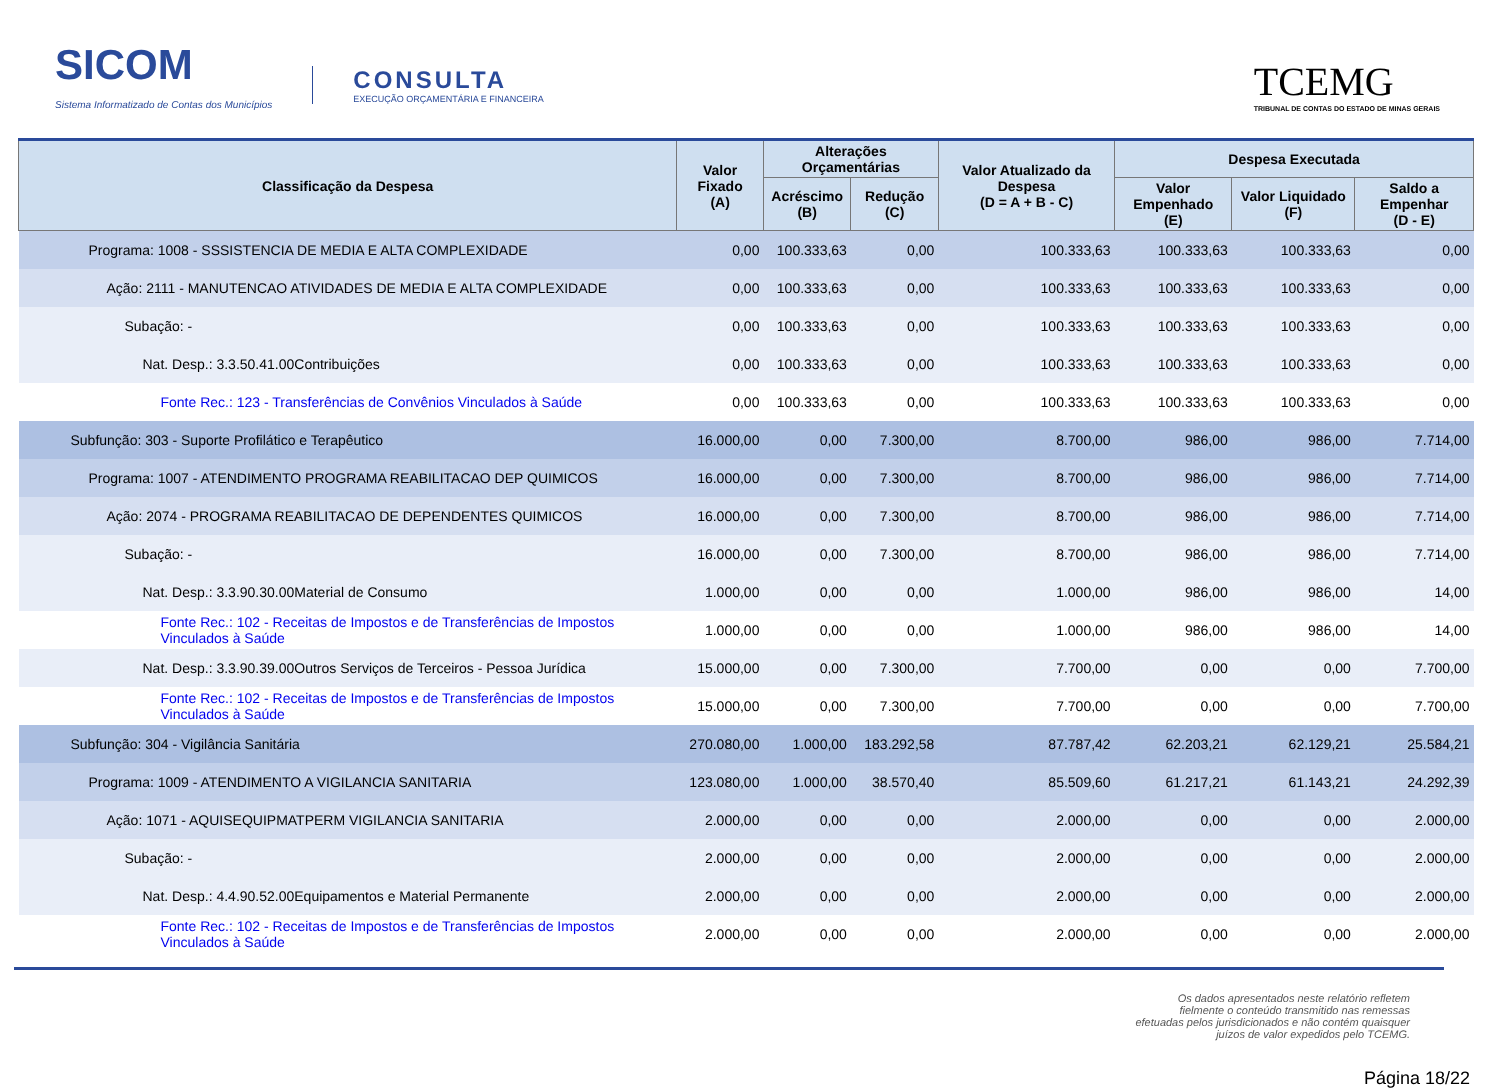SICOM
Sistema Informatizado de Contas dos Municípios
CONSULTA
EXECUÇÃO ORÇAMENTÁRIA E FINANCEIRA
TCEMG
TRIBUNAL DE CONTAS DO ESTADO DE MINAS GERAIS
| Classificação da Despesa | Valor Fixado (A) | Alterações Orçamentárias | | Valor Atualizado da Despesa (D = A + B - C) | Despesa Executada | | |
| --- | --- | --- | --- | --- | --- | --- | --- |
| | | Acréscimo (B) | Redução (C) | | Valor Empenhado (E) | Valor Liquidado (F) | Saldo a Empenhar (D - E) |
| Programa: 1008 - SSSISTENCIA DE MEDIA E ALTA COMPLEXIDADE | 0,00 | 100.333,63 | 0,00 | 100.333,63 | 100.333,63 | 100.333,63 | 0,00 |
| Ação: 2111 - MANUTENCAO ATIVIDADES DE MEDIA E ALTA COMPLEXIDADE | 0,00 | 100.333,63 | 0,00 | 100.333,63 | 100.333,63 | 100.333,63 | 0,00 |
| Subação: - | 0,00 | 100.333,63 | 0,00 | 100.333,63 | 100.333,63 | 100.333,63 | 0,00 |
| Nat. Desp.: 3.3.50.41.00Contribuições | 0,00 | 100.333,63 | 0,00 | 100.333,63 | 100.333,63 | 100.333,63 | 0,00 |
| Fonte Rec.: 123 - Transferências de Convênios Vinculados à Saúde | 0,00 | 100.333,63 | 0,00 | 100.333,63 | 100.333,63 | 100.333,63 | 0,00 |
| Subfunção: 303 - Suporte Profilático e Terapêutico | 16.000,00 | 0,00 | 7.300,00 | 8.700,00 | 986,00 | 986,00 | 7.714,00 |
| Programa: 1007 - ATENDIMENTO PROGRAMA REABILITACAO DEP QUIMICOS | 16.000,00 | 0,00 | 7.300,00 | 8.700,00 | 986,00 | 986,00 | 7.714,00 |
| Ação: 2074 - PROGRAMA REABILITACAO DE DEPENDENTES QUIMICOS | 16.000,00 | 0,00 | 7.300,00 | 8.700,00 | 986,00 | 986,00 | 7.714,00 |
| Subação: - | 16.000,00 | 0,00 | 7.300,00 | 8.700,00 | 986,00 | 986,00 | 7.714,00 |
| Nat. Desp.: 3.3.90.30.00Material de Consumo | 1.000,00 | 0,00 | 0,00 | 1.000,00 | 986,00 | 986,00 | 14,00 |
| Fonte Rec.: 102 - Receitas de Impostos e de Transferências de Impostos Vinculados à Saúde | 1.000,00 | 0,00 | 0,00 | 1.000,00 | 986,00 | 986,00 | 14,00 |
| Nat. Desp.: 3.3.90.39.00Outros Serviços de Terceiros - Pessoa Jurídica | 15.000,00 | 0,00 | 7.300,00 | 7.700,00 | 0,00 | 0,00 | 7.700,00 |
| Fonte Rec.: 102 - Receitas de Impostos e de Transferências de Impostos Vinculados à Saúde | 15.000,00 | 0,00 | 7.300,00 | 7.700,00 | 0,00 | 0,00 | 7.700,00 |
| Subfunção: 304 - Vigilância Sanitária | 270.080,00 | 1.000,00 | 183.292,58 | 87.787,42 | 62.203,21 | 62.129,21 | 25.584,21 |
| Programa: 1009 - ATENDIMENTO A VIGILANCIA SANITARIA | 123.080,00 | 1.000,00 | 38.570,40 | 85.509,60 | 61.217,21 | 61.143,21 | 24.292,39 |
| Ação: 1071 - AQUISEQUIPMATPERM VIGILANCIA SANITARIA | 2.000,00 | 0,00 | 0,00 | 2.000,00 | 0,00 | 0,00 | 2.000,00 |
| Subação: - | 2.000,00 | 0,00 | 0,00 | 2.000,00 | 0,00 | 0,00 | 2.000,00 |
| Nat. Desp.: 4.4.90.52.00Equipamentos e Material Permanente | 2.000,00 | 0,00 | 0,00 | 2.000,00 | 0,00 | 0,00 | 2.000,00 |
| Fonte Rec.: 102 - Receitas de Impostos e de Transferências de Impostos Vinculados à Saúde | 2.000,00 | 0,00 | 0,00 | 2.000,00 | 0,00 | 0,00 | 2.000,00 |
Os dados apresentados neste relatório refletem fielmente o conteúdo transmitido nas remessas efetuadas pelos jurisdicionados e não contém quaisquer juízos de valor expedidos pelo TCEMG.
Página 18/22